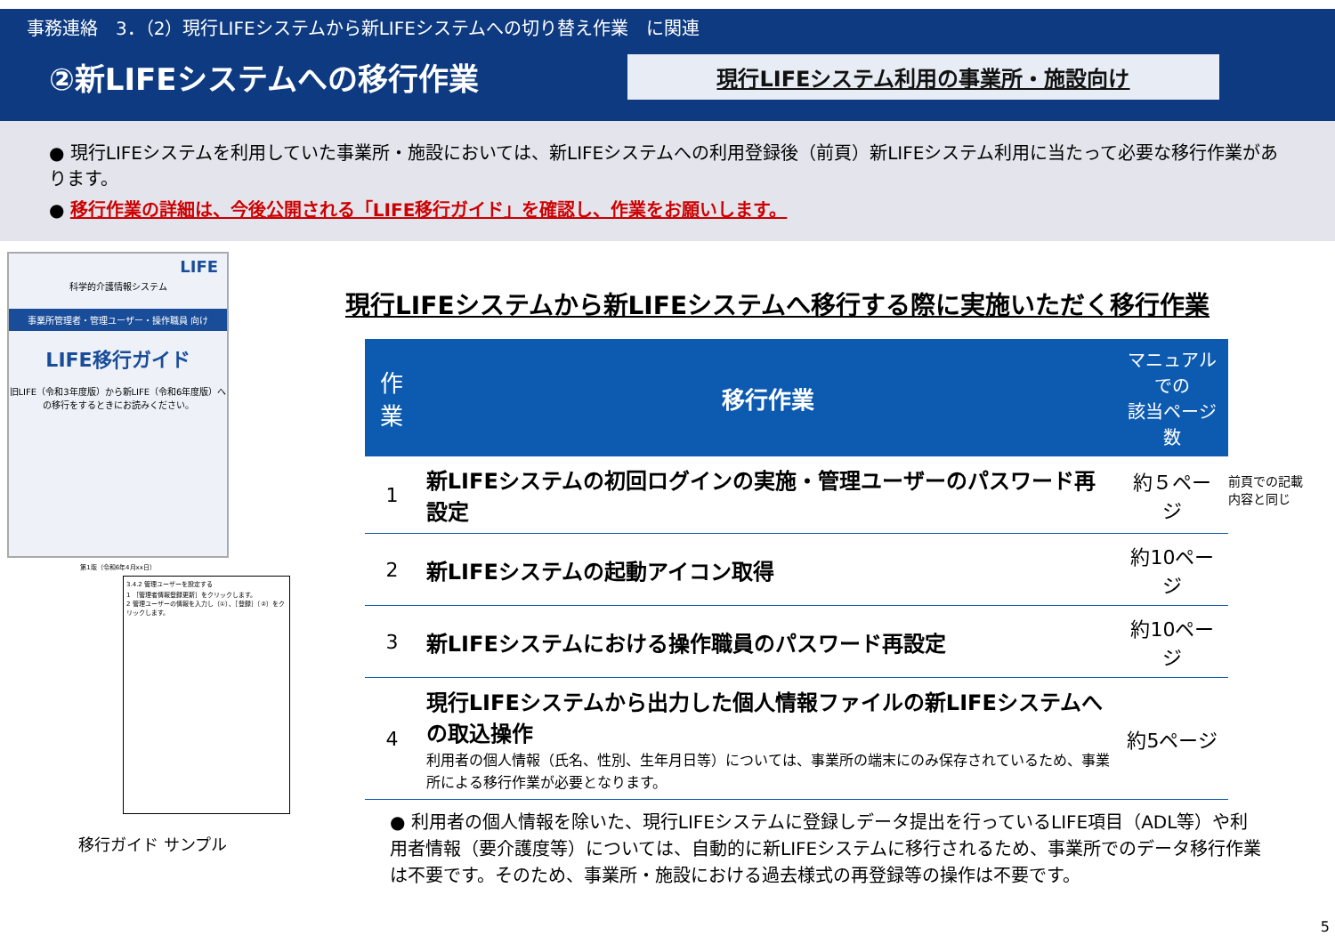事務連絡　3．（2）現行LIFEシステムから新LIFEシステムへの切り替え作業　に関連
②新LIFEシステムへの移行作業
現行LIFEシステム利用の事業所・施設向け
● 現行LIFEシステムを利用していた事業所・施設においては、新LIFEシステムへの利用登録後（前頁）新LIFEシステム利用に当たって必要な移行作業があります。
● 移行作業の詳細は、今後公開される「LIFE移行ガイド」を確認し、作業をお願いします。
LIFE
科学的介護情報システム
事業所管理者・管理ユーザー・操作職員 向け
LIFE移行ガイド
旧LIFE（令和3年度版）から新LIFE（令和6年度版）への移行をするときにお読みください。
第1版（令和6年4月xx日）
3.4.2 管理ユーザーを設定する
1 ［管理者情報登録更新］をクリックします。
2 管理ユーザーの情報を入力し（①）、［登録］（②）をクリックします。
移行ガイド サンプル
現行LIFEシステムから新LIFEシステムへ移行する際に実施いただく移行作業
| 作業 | 移行作業 | マニュアルでの 該当ページ数 |
| --- | --- | --- |
| 1 | 新LIFEシステムの初回ログインの実施・管理ユーザーのパスワード再設定 | 約５ページ |
| 2 | 新LIFEシステムの起動アイコン取得 | 約10ページ |
| 3 | 新LIFEシステムにおける操作職員のパスワード再設定 | 約10ページ |
| 4 | 現行LIFEシステムから出力した個人情報ファイルの新LIFEシステムへの取込操作 利用者の個人情報（氏名、性別、生年月日等）については、事業所の端末にのみ保存されているため、事業所による移行作業が必要となります。 | 約5ページ |
● 利用者の個人情報を除いた、現行LIFEシステムに登録しデータ提出を行っているLIFE項目（ADL等）や利用者情報（要介護度等）については、自動的に新LIFEシステムに移行されるため、事業所でのデータ移行作業は不要です。そのため、事業所・施設における過去様式の再登録等の操作は不要です。
前頁での記載
内容と同じ
5